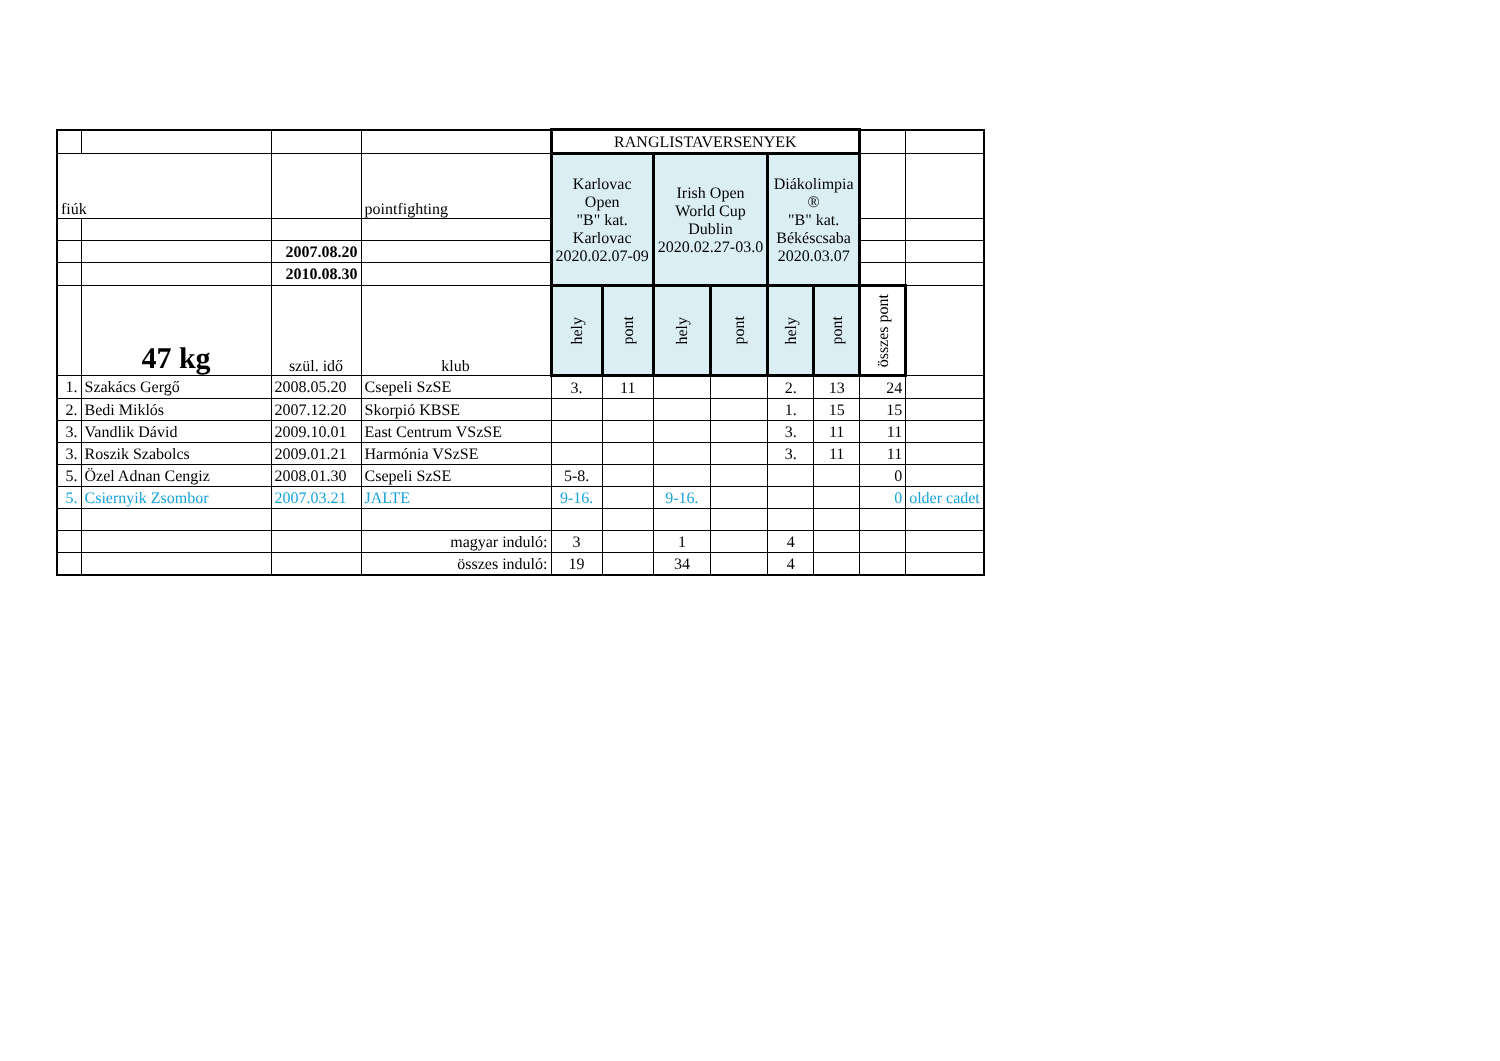| | | | | RANGLISTAVERSENYEK | | | | | | | |
| fiúk | | | pointfighting | Karlovac Open "B" kat. Karlovac 2020.02.07-09 | | Irish Open World Cup Dublin 2020.02.27-03.0 | | Diákolimpia ® "B" kat. Békéscsaba 2020.03.07 | | | |
| | | 2007.08.20 | | | | | | | | | |
| | | 2010.08.30 | | | | | | | | | |
| | 47 kg | szül. idő | klub | hely | pont | hely | pont | hely | pont | összes pont | |
| 1. | Szakács Gergő | 2008.05.20 | Csepeli SzSE | 3. | 11 | | | 2. | 13 | 24 | |
| 2. | Bedi Miklós | 2007.12.20 | Skorpió KBSE | | | | | 1. | 15 | 15 | |
| 3. | Vandlik Dávid | 2009.10.01 | East Centrum VSzSE | | | | | 3. | 11 | 11 | |
| 3. | Roszik Szabolcs | 2009.01.21 | Harmónia VSzSE | | | | | 3. | 11 | 11 | |
| 5. | Özel Adnan Cengiz | 2008.01.30 | Csepeli SzSE | 5-8. | | | | | | 0 | |
| 5. | Csiernyik Zsombor | 2007.03.21 | JALTE | 9-16. | | 9-16. | | | | 0 | older cadet |
| | | | magyar induló: | 3 | | 1 | | 4 | | | |
| | | | összes induló: | 19 | | 34 | | 4 | | | |